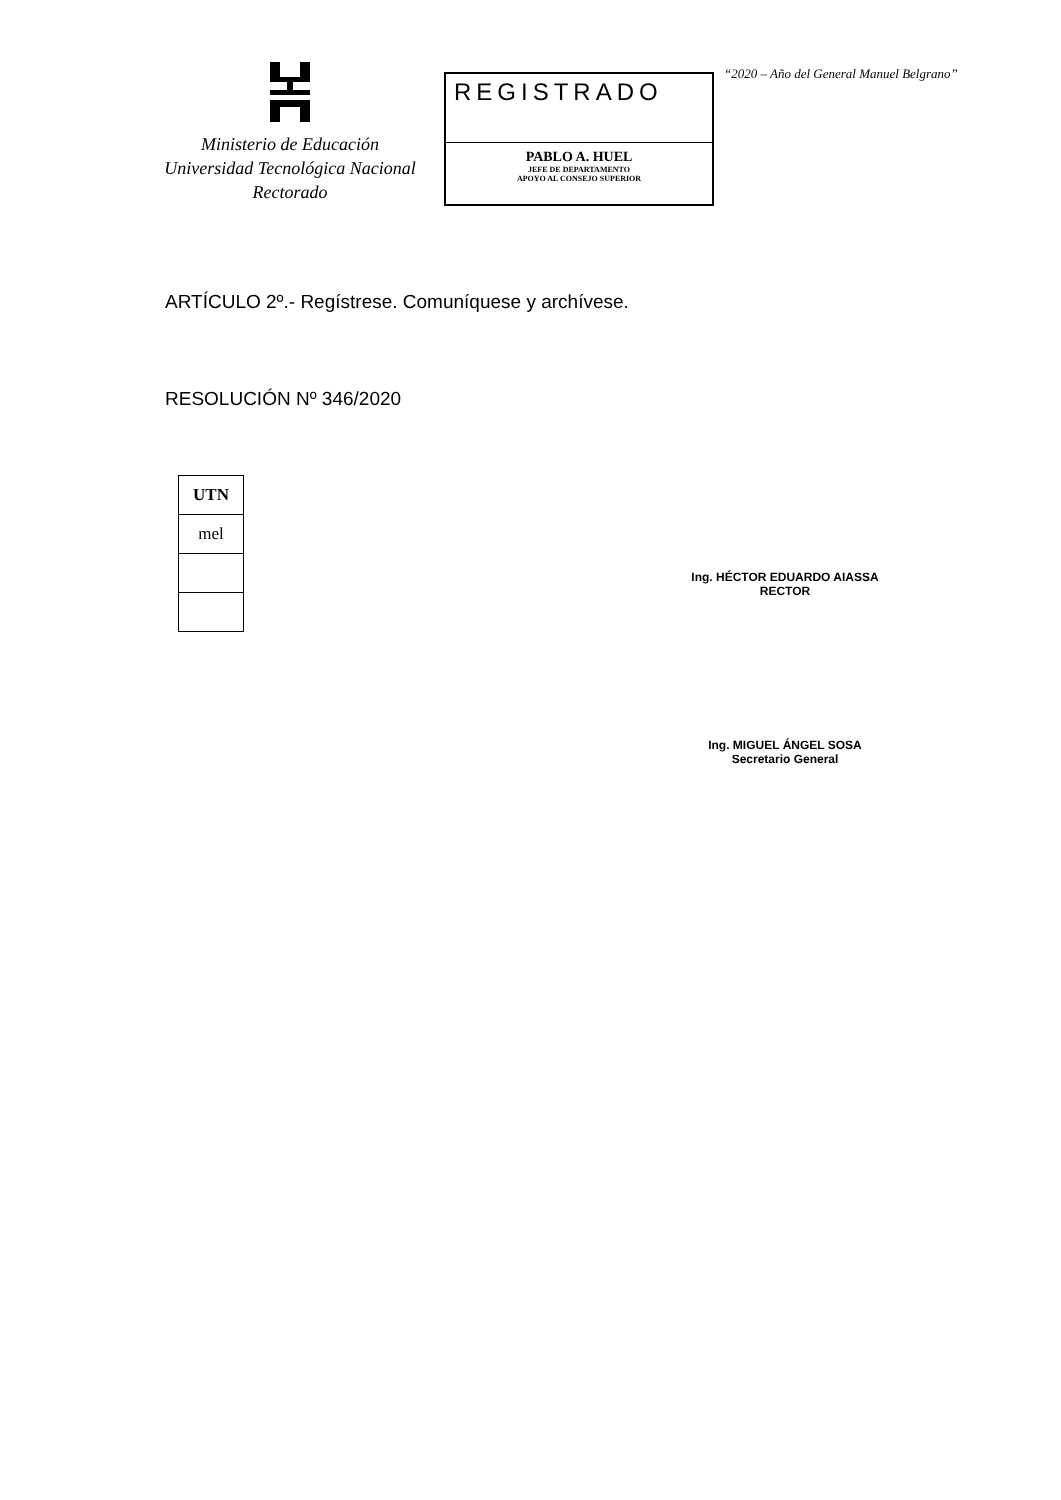Ministerio de Educación
Universidad Tecnológica Nacional
Rectorado
REGISTRADO
PABLO A. HUEL
JEFE DE DEPARTAMENTO
APOYO AL CONSEJO SUPERIOR
“2020 – Año del General Manuel Belgrano”
ARTÍCULO 2º.- Regístrese. Comuníquese y archívese.
RESOLUCIÓN Nº 346/2020
| UTN |
| mel |
Ing. HÉCTOR EDUARDO AIASSA
RECTOR
Ing. MIGUEL ÁNGEL SOSA
Secretario General